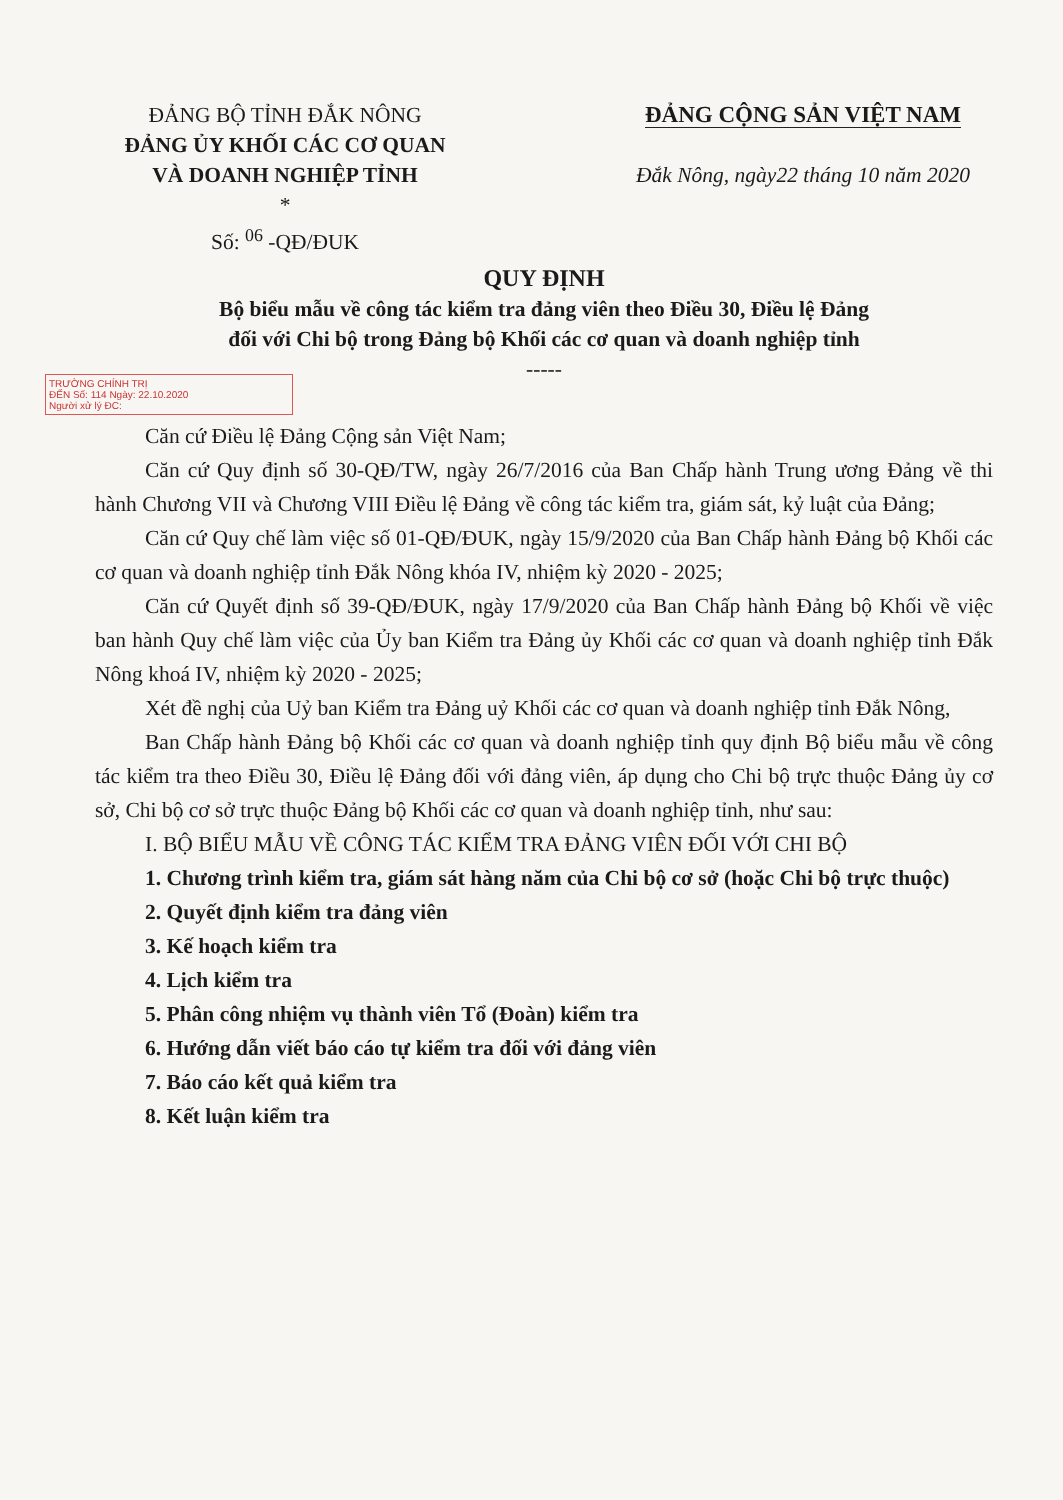ĐẢNG BỘ TỈNH ĐẮK NÔNG
ĐẢNG ỦY KHỐI CÁC CƠ QUAN
VÀ DOANH NGHIỆP TỈNH
*
Số: <sup>06</sup> -QĐ/ĐUK
ĐẢNG CỘNG SẢN VIỆT NAM
Đắk Nông, ngày22 tháng 10 năm 2020
QUY ĐỊNH
Bộ biểu mẫu về công tác kiểm tra đảng viên theo Điều 30, Điều lệ Đảng
đối với Chi bộ trong Đảng bộ Khối các cơ quan và doanh nghiệp tỉnh
-----
TRƯỜNG CHÍNH TRỊ
ĐẾN Số: 114 Ngày: 22.10.2020
Người xử lý ĐC:
Căn cứ Điều lệ Đảng Cộng sản Việt Nam;
Căn cứ Quy định số 30-QĐ/TW, ngày 26/7/2016 của Ban Chấp hành Trung ương Đảng về thi hành Chương VII và Chương VIII Điều lệ Đảng về công tác kiểm tra, giám sát, kỷ luật của Đảng;
Căn cứ Quy chế làm việc số 01-QĐ/ĐUK, ngày 15/9/2020 của Ban Chấp hành Đảng bộ Khối các cơ quan và doanh nghiệp tỉnh Đắk Nông khóa IV, nhiệm kỳ 2020 - 2025;
Căn cứ Quyết định số 39-QĐ/ĐUK, ngày 17/9/2020 của Ban Chấp hành Đảng bộ Khối về việc ban hành Quy chế làm việc của Ủy ban Kiểm tra Đảng ủy Khối các cơ quan và doanh nghiệp tỉnh Đắk Nông khoá IV, nhiệm kỳ 2020 - 2025;
Xét đề nghị của Uỷ ban Kiểm tra Đảng uỷ Khối các cơ quan và doanh nghiệp tỉnh Đắk Nông,
Ban Chấp hành Đảng bộ Khối các cơ quan và doanh nghiệp tỉnh quy định Bộ biểu mẫu về công tác kiểm tra theo Điều 30, Điều lệ Đảng đối với đảng viên, áp dụng cho Chi bộ trực thuộc Đảng ủy cơ sở, Chi bộ cơ sở trực thuộc Đảng bộ Khối các cơ quan và doanh nghiệp tỉnh, như sau:
I. BỘ BIỂU MẪU VỀ CÔNG TÁC KIỂM TRA ĐẢNG VIÊN ĐỐI VỚI CHI BỘ
1. Chương trình kiểm tra, giám sát hàng năm của Chi bộ cơ sở (hoặc Chi bộ trực thuộc)
2. Quyết định kiểm tra đảng viên
3. Kế hoạch kiểm tra
4. Lịch kiểm tra
5. Phân công nhiệm vụ thành viên Tổ (Đoàn) kiểm tra
6. Hướng dẫn viết báo cáo tự kiểm tra đối với đảng viên
7. Báo cáo kết quả kiểm tra
8. Kết luận kiểm tra